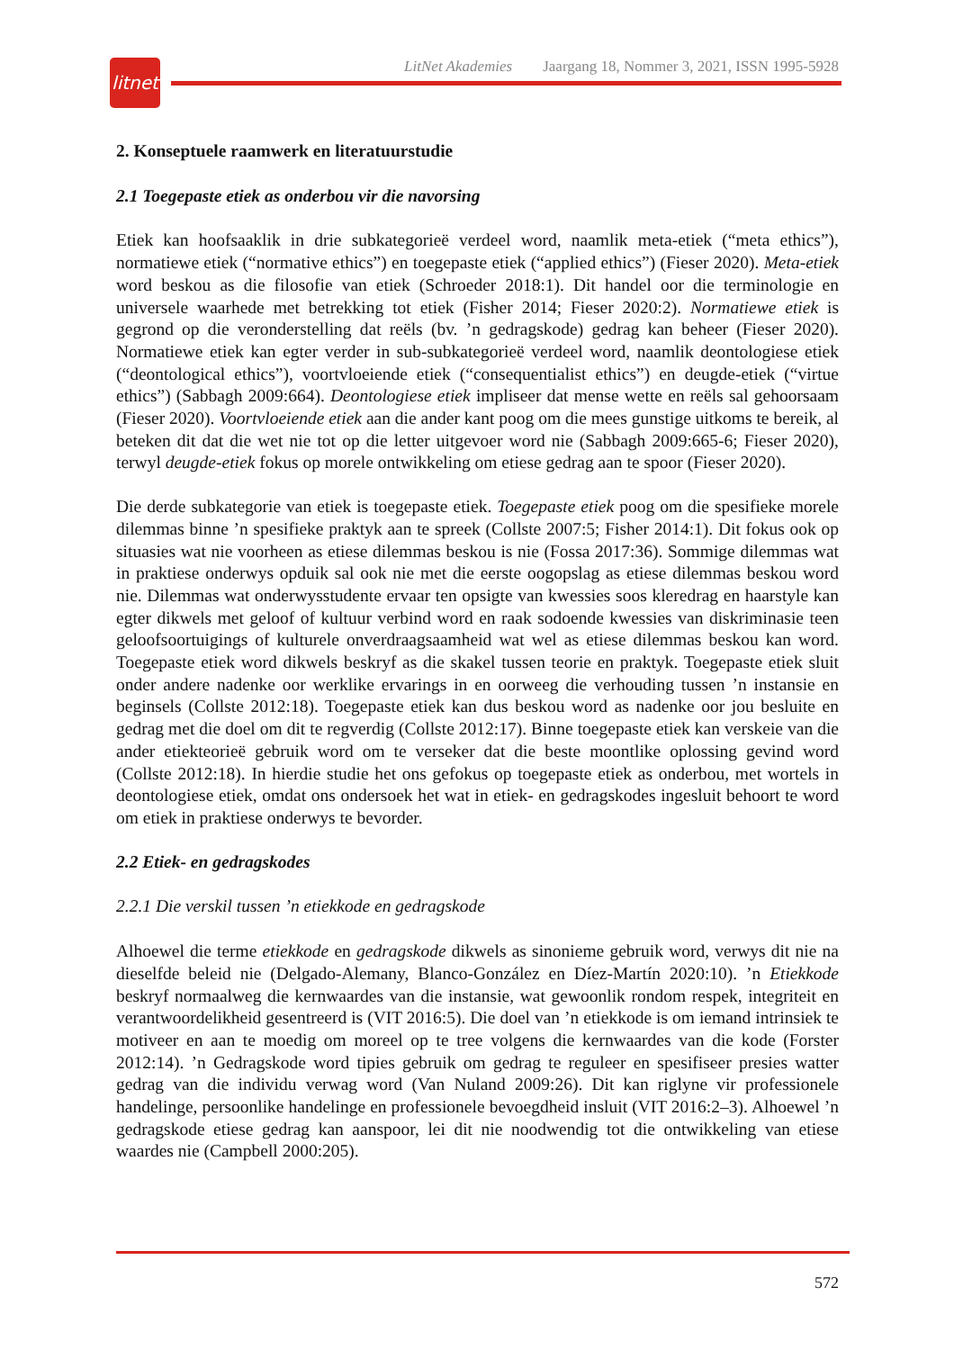litnet
LitNet Akademies Jaargang 18, Nommer 3, 2021, ISSN 1995-5928
2. Konseptuele raamwerk en literatuurstudie
2.1 Toegepaste etiek as onderbou vir die navorsing
Etiek kan hoofsaaklik in drie subkategorieë verdeel word, naamlik meta-etiek (“meta ethics”), normatiewe etiek (“normative ethics”) en toegepaste etiek (“applied ethics”) (Fieser 2020). Meta-etiek word beskou as die filosofie van etiek (Schroeder 2018:1). Dit handel oor die terminologie en universele waarhede met betrekking tot etiek (Fisher 2014; Fieser 2020:2). Normatiewe etiek is gegrond op die veronderstelling dat reëls (bv. ’n gedragskode) gedrag kan beheer (Fieser 2020). Normatiewe etiek kan egter verder in sub-subkategorieë verdeel word, naamlik deontologiese etiek (“deontological ethics”), voortvloeiende etiek (“consequentialist ethics”) en deugde-etiek (“virtue ethics”) (Sabbagh 2009:664). Deontologiese etiek impliseer dat mense wette en reëls sal gehoorsaam (Fieser 2020). Voortvloeiende etiek aan die ander kant poog om die mees gunstige uitkoms te bereik, al beteken dit dat die wet nie tot op die letter uitgevoer word nie (Sabbagh 2009:665-6; Fieser 2020), terwyl deugde-etiek fokus op morele ontwikkeling om etiese gedrag aan te spoor (Fieser 2020).
Die derde subkategorie van etiek is toegepaste etiek. Toegepaste etiek poog om die spesifieke morele dilemmas binne ’n spesifieke praktyk aan te spreek (Collste 2007:5; Fisher 2014:1). Dit fokus ook op situasies wat nie voorheen as etiese dilemmas beskou is nie (Fossa 2017:36). Sommige dilemmas wat in praktiese onderwys opduik sal ook nie met die eerste oogopslag as etiese dilemmas beskou word nie. Dilemmas wat onderwysstudente ervaar ten opsigte van kwessies soos kleredrag en haarstyle kan egter dikwels met geloof of kultuur verbind word en raak sodoende kwessies van diskriminasie teen geloofsoortuigings of kulturele onverdraagsaamheid wat wel as etiese dilemmas beskou kan word. Toegepaste etiek word dikwels beskryf as die skakel tussen teorie en praktyk. Toegepaste etiek sluit onder andere nadenke oor werklike ervarings in en oorweeg die verhouding tussen ’n instansie en beginsels (Collste 2012:18). Toegepaste etiek kan dus beskou word as nadenke oor jou besluite en gedrag met die doel om dit te regverdig (Collste 2012:17). Binne toegepaste etiek kan verskeie van die ander etiekteorieë gebruik word om te verseker dat die beste moontlike oplossing gevind word (Collste 2012:18). In hierdie studie het ons gefokus op toegepaste etiek as onderbou, met wortels in deontologiese etiek, omdat ons ondersoek het wat in etiek- en gedragskodes ingesluit behoort te word om etiek in praktiese onderwys te bevorder.
2.2 Etiek- en gedragskodes
2.2.1 Die verskil tussen ’n etiekkode en gedragskode
Alhoewel die terme etiekkode en gedragskode dikwels as sinonieme gebruik word, verwys dit nie na dieselfde beleid nie (Delgado-Alemany, Blanco-González en Díez-Martín 2020:10). ’n Etiekkode beskryf normaalweg die kernwaardes van die instansie, wat gewoonlik rondom respek, integriteit en verantwoordelikheid gesentreerd is (VIT 2016:5). Die doel van ’n etiekkode is om iemand intrinsiek te motiveer en aan te moedig om moreel op te tree volgens die kernwaardes van die kode (Forster 2012:14). ’n Gedragskode word tipies gebruik om gedrag te reguleer en spesifiseer presies watter gedrag van die individu verwag word (Van Nuland 2009:26). Dit kan riglyne vir professionele handelinge, persoonlike handelinge en professionele bevoegdheid insluit (VIT 2016:2–3). Alhoewel ’n gedragskode etiese gedrag kan aanspoor, lei dit nie noodwendig tot die ontwikkeling van etiese waardes nie (Campbell 2000:205).
572